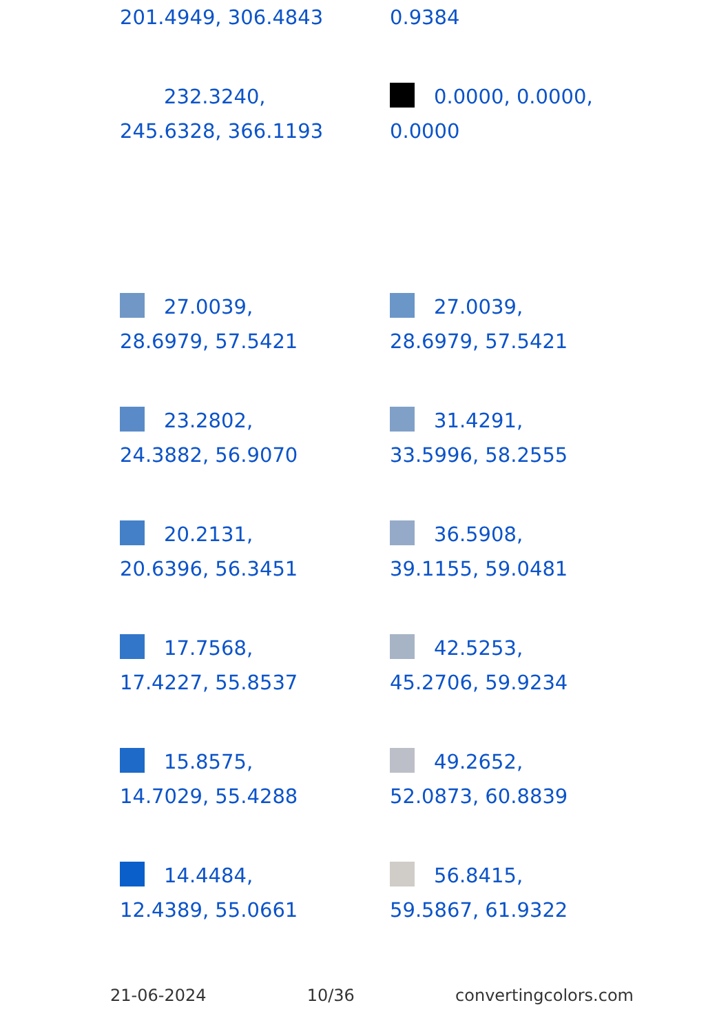201.4949, 306.4843 0.9384
232.3240, 245.6328, 366.1193
0.0000, 0.0000, 0.0000
27.0039, 28.6979, 57.5421
27.0039, 28.6979, 57.5421
23.2802, 24.3882, 56.9070
31.4291, 33.5996, 58.2555
20.2131, 20.6396, 56.3451
36.5908, 39.1155, 59.0481
17.7568, 17.4227, 55.8537
42.5253, 45.2706, 59.9234
15.8575, 14.7029, 55.4288
49.2652, 52.0873, 60.8839
14.4484, 12.4389, 55.0661
56.8415, 59.5867, 61.9322
21-06-2024 10/36 convertingcolors.com